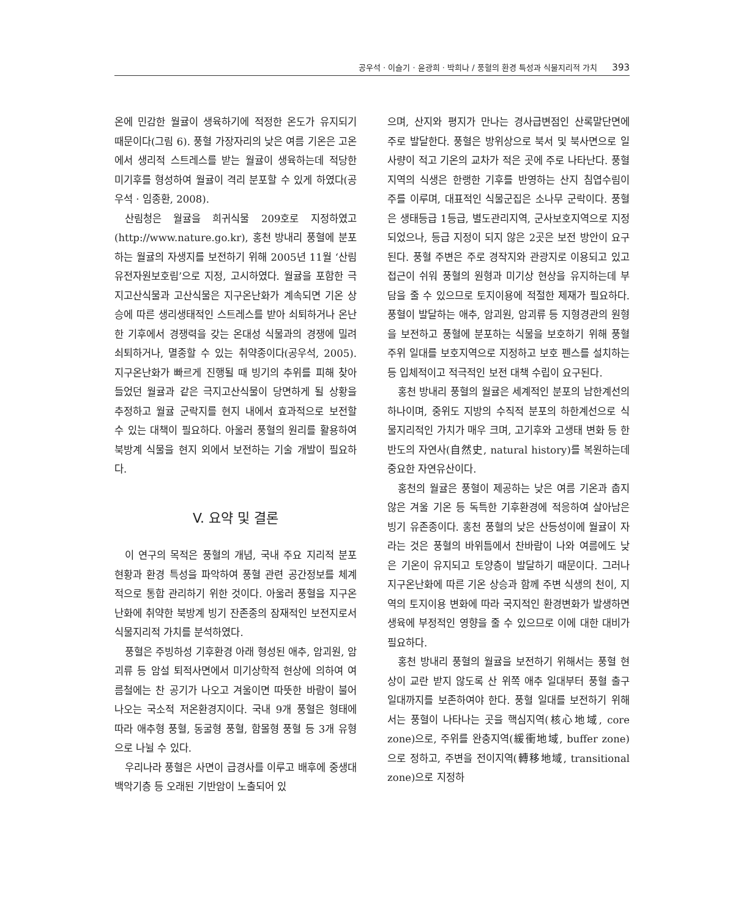공우석 · 이슬기 · 윤광희 · 박희나 / 풍혈의 환경 특성과 식물지리적 가치 393
온에 민감한 월귤이 생육하기에 적정한 온도가 유지되기 때문이다(그림 6). 풍혈 가장자리의 낮은 여름 기온은 고온에서 생리적 스트레스를 받는 월귤이 생육하는데 적당한 미기후를 형성하여 월귤이 격리 분포할 수 있게 하였다(공우석 · 임종환, 2008).
산림청은 월귤을 희귀식물 209호로 지정하였고 (http://www.nature.go.kr), 홍천 방내리 풍혈에 분포하는 월귤의 자생지를 보전하기 위해 2005년 11월 ‘산림유전자원보호림’으로 지정, 고시하였다. 월귤을 포함한 극지고산식물과 고산식물은 지구온난화가 계속되면 기온 상승에 따른 생리생태적인 스트레스를 받아 쇠퇴하거나 온난한 기후에서 경쟁력을 갖는 온대성 식물과의 경쟁에 밀려 쇠퇴하거나, 멸종할 수 있는 취약종이다(공우석, 2005). 지구온난화가 빠르게 진행될 때 빙기의 추위를 피해 찾아들었던 월귤과 같은 극지고산식물이 당면하게 될 상황을 추정하고 월귤 군락지를 현지 내에서 효과적으로 보전할 수 있는 대책이 필요하다. 아울러 풍혈의 원리를 활용하여 북방계 식물을 현지 외에서 보전하는 기술 개발이 필요하다.
V. 요약 및 결론
이 연구의 목적은 풍혈의 개념, 국내 주요 지리적 분포 현황과 환경 특성을 파악하여 풍혈 관련 공간정보를 체계적으로 통합 관리하기 위한 것이다. 아울러 풍혈을 지구온난화에 취약한 북방계 빙기 잔존종의 잠재적인 보전지로서 식물지리적 가치를 분석하였다.
풍혈은 주빙하성 기후환경 아래 형성된 애추, 암괴원, 암괴류 등 암설 퇴적사면에서 미기상학적 현상에 의하여 여름철에는 찬 공기가 나오고 겨울이면 따뜻한 바람이 불어 나오는 국소적 저온환경지이다. 국내 9개 풍혈은 형태에 따라 애추형 풍혈, 동굴형 풍혈, 함몰형 풍혈 등 3개 유형으로 나뉠 수 있다.
우리나라 풍혈은 사면이 급경사를 이루고 배후에 중생대 백악기층 등 오래된 기반암이 노출되어 있
으며, 산지와 평지가 만나는 경사급변점인 산록말단면에 주로 발달한다. 풍혈은 방위상으로 북서 및 북사면으로 일사량이 적고 기온의 교차가 적은 곳에 주로 나타난다. 풍혈지역의 식생은 한랭한 기후를 반영하는 산지 침엽수림이 주를 이루며, 대표적인 식물군집은 소나무 군락이다. 풍혈은 생태등급 1등급, 별도관리지역, 군사보호지역으로 지정되었으나, 등급 지정이 되지 않은 2곳은 보전 방안이 요구된다. 풍혈 주변은 주로 경작지와 관광지로 이용되고 있고 접근이 쉬워 풍혈의 원형과 미기상 현상을 유지하는데 부담을 줄 수 있으므로 토지이용에 적절한 제재가 필요하다. 풍혈이 발달하는 애추, 암괴원, 암괴류 등 지형경관의 원형을 보전하고 풍혈에 분포하는 식물을 보호하기 위해 풍혈 주위 일대를 보호지역으로 지정하고 보호 펜스를 설치하는 등 입체적이고 적극적인 보전 대책 수립이 요구된다.
홍천 방내리 풍혈의 월귤은 세계적인 분포의 남한계선의 하나이며, 중위도 지방의 수직적 분포의 하한계선으로 식물지리적인 가치가 매우 크며, 고기후와 고생태 변화 등 한반도의 자연사(自然史, natural history)를 복원하는데 중요한 자연유산이다.
홍천의 월귤은 풍혈이 제공하는 낮은 여름 기온과 춥지 않은 겨울 기온 등 독특한 기후환경에 적응하여 살아남은 빙기 유존종이다. 홍천 풍혈의 낮은 산등성이에 월귤이 자라는 것은 풍혈의 바위틈에서 찬바람이 나와 여름에도 낮은 기온이 유지되고 토양층이 발달하기 때문이다. 그러나 지구온난화에 따른 기온 상승과 함께 주변 식생의 천이, 지역의 토지이용 변화에 따라 국지적인 환경변화가 발생하면 생육에 부정적인 영향을 줄 수 있으므로 이에 대한 대비가 필요하다.
홍천 방내리 풍혈의 월귤을 보전하기 위해서는 풍혈 현상이 교란 받지 않도록 산 위쪽 애추 일대부터 풍혈 출구 일대까지를 보존하여야 한다. 풍혈 일대를 보전하기 위해서는 풍혈이 나타나는 곳을 핵심지역(核心地域, core zone)으로, 주위를 완충지역(緩衝地域, buffer zone)으로 정하고, 주변을 전이지역(轉移地域, transitional zone)으로 지정하